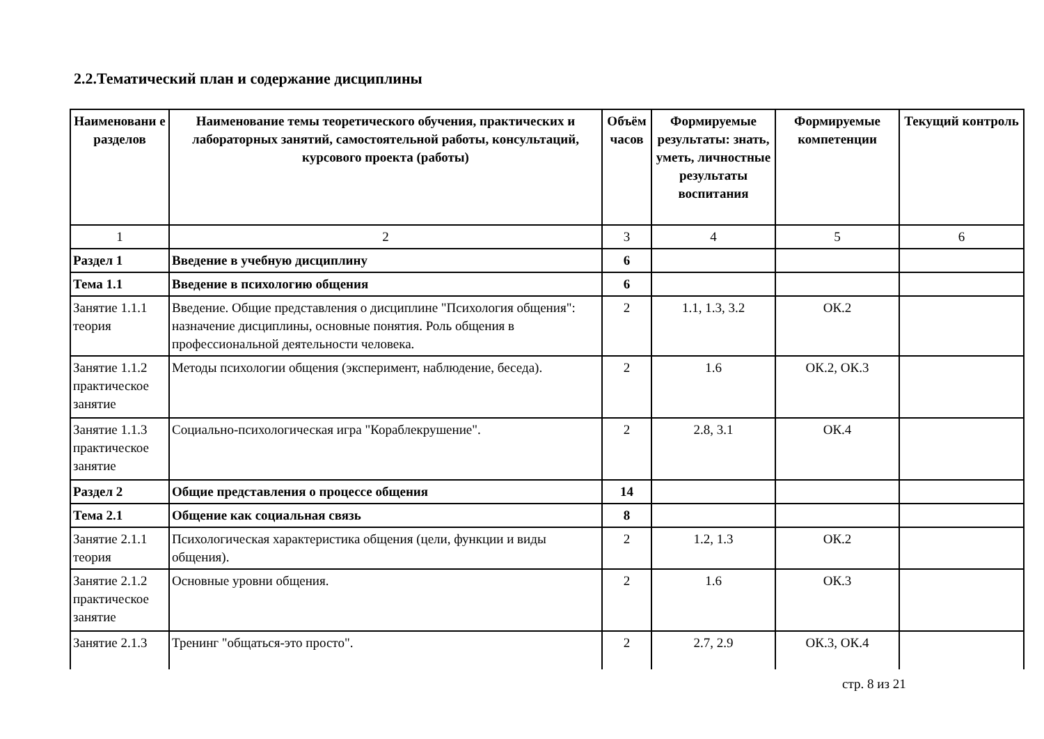2.2.Тематический план и содержание дисциплины
| Наименовани е разделов | Наименование темы теоретического обучения, практических и лабораторных занятий, самостоятельной работы, консультаций, курсового проекта (работы) | Объём часов | Формируемые результаты: знать, уметь, личностные результаты воспитания | Формируемые компетенции | Текущий контроль |
| --- | --- | --- | --- | --- | --- |
| 1 | 2 | 3 | 4 | 5 | 6 |
| Раздел 1 | Введение в учебную дисциплину | 6 | | | |
| Тема 1.1 | Введение в психологию общения | 6 | | | |
| Занятие 1.1.1 теория | Введение. Общие представления о дисциплине "Психология общения": назначение дисциплины, основные понятия. Роль общения в профессиональной деятельности человека. | 2 | 1.1, 1.3, 3.2 | ОК.2 | |
| Занятие 1.1.2 практическое занятие | Методы психологии общения (эксперимент, наблюдение, беседа). | 2 | 1.6 | ОК.2, ОК.3 | |
| Занятие 1.1.3 практическое занятие | Социально-психологическая игра "Кораблекрушение". | 2 | 2.8, 3.1 | ОК.4 | |
| Раздел 2 | Общие представления о процессе общения | 14 | | | |
| Тема 2.1 | Общение как социальная связь | 8 | | | |
| Занятие 2.1.1 теория | Психологическая характеристика общения (цели, функции и виды общения). | 2 | 1.2, 1.3 | ОК.2 | |
| Занятие 2.1.2 практическое занятие | Основные уровни общения. | 2 | 1.6 | ОК.3 | |
| Занятие 2.1.3 | Тренинг "общаться-это просто". | 2 | 2.7, 2.9 | ОК.3, ОК.4 | |
стр. 8 из 21